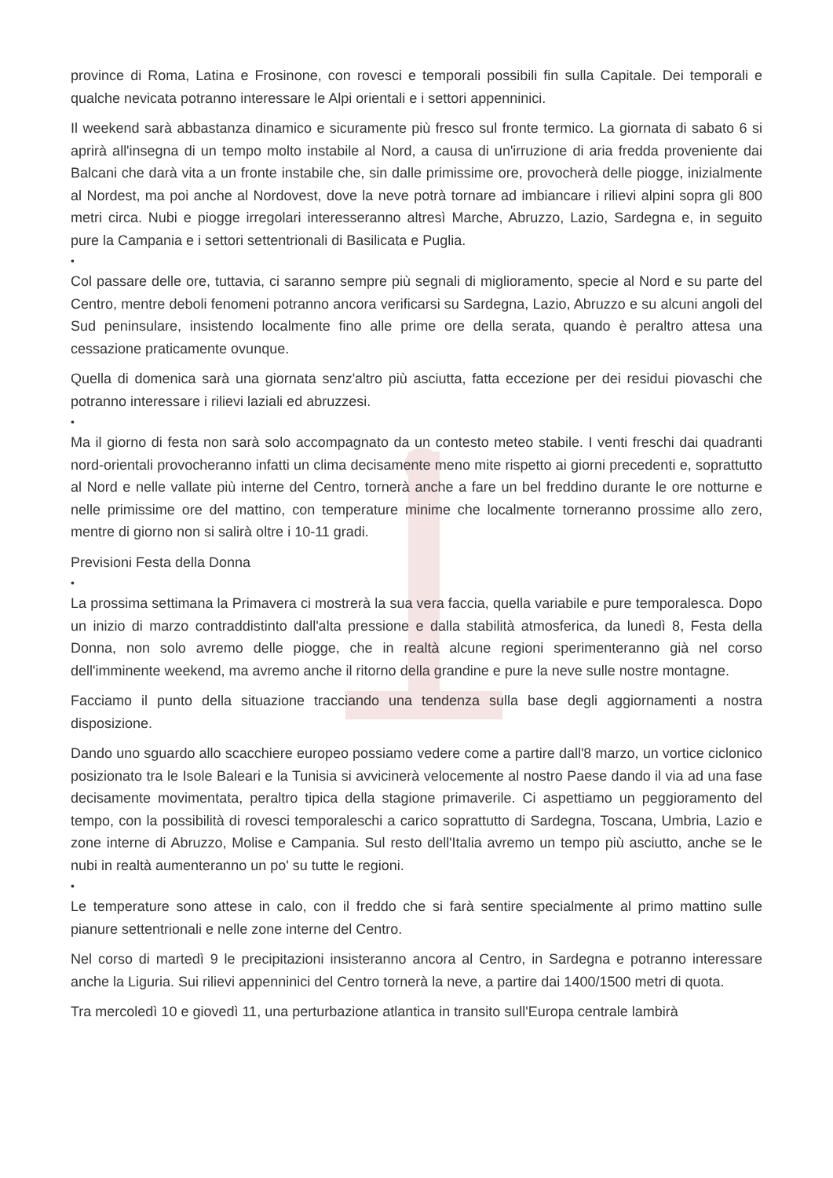province di Roma, Latina e Frosinone, con rovesci e temporali possibili fin sulla Capitale. Dei temporali e qualche nevicata potranno interessare le Alpi orientali e i settori appenninici.
Il weekend sarà abbastanza dinamico e sicuramente più fresco sul fronte termico. La giornata di sabato 6 si aprirà all'insegna di un tempo molto instabile al Nord, a causa di un'irruzione di aria fredda proveniente dai Balcani che darà vita a un fronte instabile che, sin dalle primissime ore, provocherà delle piogge, inizialmente al Nordest, ma poi anche al Nordovest, dove la neve potrà tornare ad imbiancare i rilievi alpini sopra gli 800 metri circa. Nubi e piogge irregolari interesseranno altresì Marche, Abruzzo, Lazio, Sardegna e, in seguito pure la Campania e i settori settentrionali di Basilicata e Puglia.
•
Col passare delle ore, tuttavia, ci saranno sempre più segnali di miglioramento, specie al Nord e su parte del Centro, mentre deboli fenomeni potranno ancora verificarsi su Sardegna, Lazio, Abruzzo e su alcuni angoli del Sud peninsulare, insistendo localmente fino alle prime ore della serata, quando è peraltro attesa una cessazione praticamente ovunque.
Quella di domenica sarà una giornata senz'altro più asciutta, fatta eccezione per dei residui piovaschi che potranno interessare i rilievi laziali ed abruzzesi.
•
Ma il giorno di festa non sarà solo accompagnato da un contesto meteo stabile. I venti freschi dai quadranti nord-orientali provocheranno infatti un clima decisamente meno mite rispetto ai giorni precedenti e, soprattutto al Nord e nelle vallate più interne del Centro, tornerà anche a fare un bel freddino durante le ore notturne e nelle primissime ore del mattino, con temperature minime che localmente torneranno prossime allo zero, mentre di giorno non si salirà oltre i 10-11 gradi.
Previsioni Festa della Donna
•
La prossima settimana la Primavera ci mostrerà la sua vera faccia, quella variabile e pure temporalesca. Dopo un inizio di marzo contraddistinto dall'alta pressione e dalla stabilità atmosferica, da lunedì 8, Festa della Donna, non solo avremo delle piogge, che in realtà alcune regioni sperimenteranno già nel corso dell'imminente weekend, ma avremo anche il ritorno della grandine e pure la neve sulle nostre montagne.
Facciamo il punto della situazione tracciando una tendenza sulla base degli aggiornamenti a nostra disposizione.
Dando uno sguardo allo scacchiere europeo possiamo vedere come a partire dall'8 marzo, un vortice ciclonico posizionato tra le Isole Baleari e la Tunisia si avvicinerà velocemente al nostro Paese dando il via ad una fase decisamente movimentata, peraltro tipica della stagione primaverile. Ci aspettiamo un peggioramento del tempo, con la possibilità di rovesci temporaleschi a carico soprattutto di Sardegna, Toscana, Umbria, Lazio e zone interne di Abruzzo, Molise e Campania. Sul resto dell'Italia avremo un tempo più asciutto, anche se le nubi in realtà aumenteranno un po' su tutte le regioni.
•
Le temperature sono attese in calo, con il freddo che si farà sentire specialmente al primo mattino sulle pianure settentrionali e nelle zone interne del Centro.
Nel corso di martedì 9 le precipitazioni insisteranno ancora al Centro, in Sardegna e potranno interessare anche la Liguria. Sui rilievi appenninici del Centro tornerà la neve, a partire dai 1400/1500 metri di quota.
Tra mercoledì 10 e giovedì 11, una perturbazione atlantica in transito sull'Europa centrale lambirà